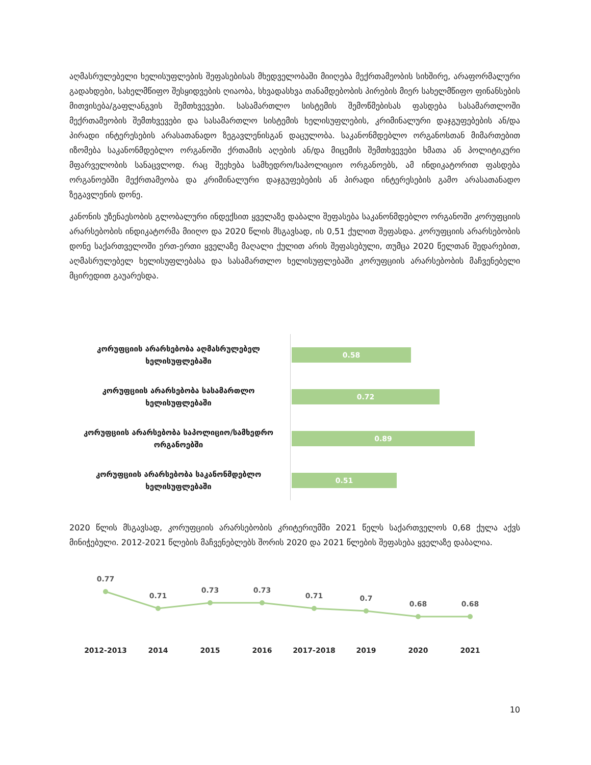აღმასრულებელი ხელისუფლების შეფასებისას მხედველობაში მიიღება მექრთამეობის სიხშირე, არაფორმალური გადახდები, სახელმწიფო შესყიდვების ღიაობა, სხვადასხვა თანამდებობის პირების მიერ სახელმწიფო ფინანსების მითვისება/გაფლანგვის შემთხვევები. სასამართლო სისტემის შემოწმებისას ფასდება სასამართლოში მექრთამეობის შემთხვევები და სასამართლო სისტემის ხელისუფლების, კრიმინალური დაჯგუფებების ან/და პირადი ინტერესების არასათანადო ზეგავლენისგან დაცულობა. საკანონმდებლო ორგანოსთან მიმართებით იზომება საკანონმდებლო ორგანოში ქრთამის აღების ან/და მიცემის შემთხვევები ხმათა ან პოლიტიკური მფარველობის სანაცვლოდ. რაც შეეხება სამხედრო/საპოლიციო ორგანოებს, ამ ინდიკატორით ფასდება ორგანოებში მექრთამეობა და კრიმინალური დაჯგუფებების ან პირადი ინტერესების გამო არასათანადო ზეგავლენის დონე.
კანონის უზენაესობის გლობალური ინდექსით ყველაზე დაბალი შეფასება საკანონმდებლო ორგანოში კორუფციის არარსებობის ინდიკატორმა მიიღო და 2020 წლის მსგავსად, ის 0,51 ქულით შეფასდა. კორუფციის არარსებობის დონე საქართველოში ერთ-ერთი ყველაზე მაღალი ქულით არის შეფასებული, თუმცა 2020 წელთან შედარებით, აღმასრულებელ ხელისუფლებასა და სასამართლო ხელისუფლებაში კორუფციის არარსებობის მაჩვენებელი მცირედით გაუარესდა.
კორუფციის არარსებობა აღმასრულებელ ხელისუფლებაში
0.58
კორუფციის არარსებობა სასამართლო ხელისუფლებაში
0.72
კორუფციის არარსებობა საპოლიციო/სამხედრო ორგანოებში
0.89
კორუფციის არარსებობა საკანონმდებლო ხელისუფლებაში
0.51
2020 წლის მსგავსად, კორუფციის არარსებობის კრიტერიუმში 2021 წელს საქართველოს 0,68 ქულა აქვს მინიჭებული. 2012-2021 წლების მაჩვენებლებს შორის 2020 და 2021 წლების შეფასება ყველაზე დაბალია.
0.77
0.71
0.73
0.73
0.71
0.7
0.68
0.68
2012-2013
2014
2015
2016
2017-2018
2019
2020
2021
10